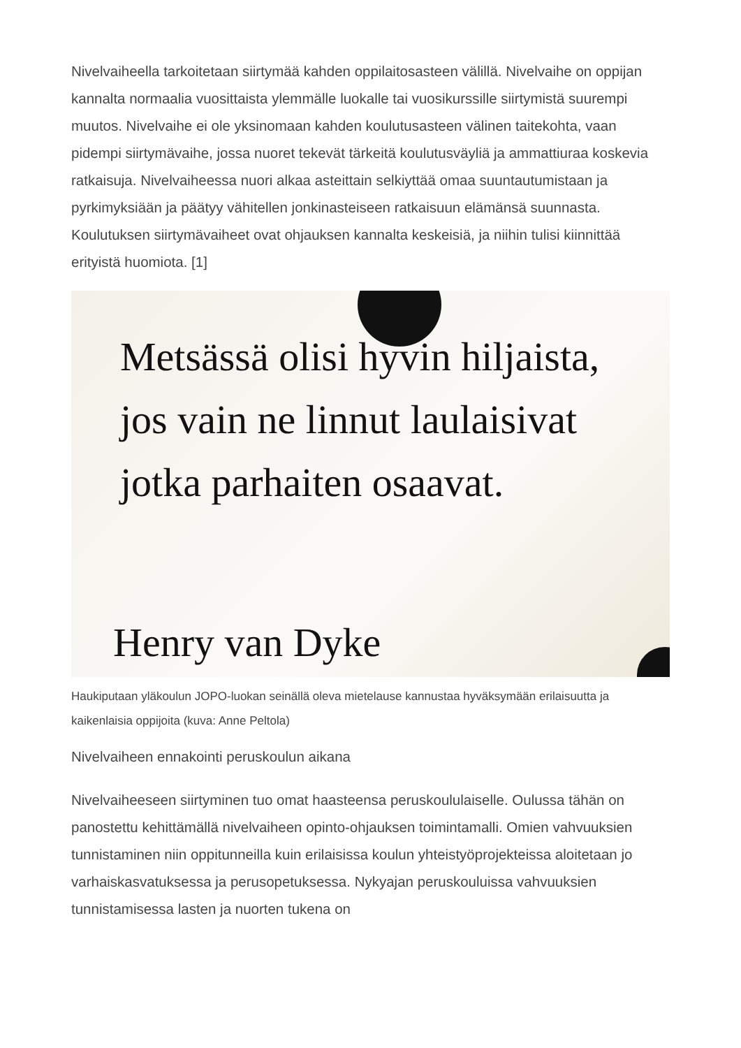Nivelvaiheella tarkoitetaan siirtymää kahden oppilaitosasteen välillä. Nivelvaihe on oppijan kannalta normaalia vuosittaista ylemmälle luokalle tai vuosikurssille siirtymistä suurempi muutos. Nivelvaihe ei ole yksinomaan kahden koulutusasteen välinen taitekohta, vaan pidempi siirtymävaihe, jossa nuoret tekevät tärkeitä koulutusväyliä ja ammattiuraa koskevia ratkaisuja. Nivelvaiheessa nuori alkaa asteittain selkiyttää omaa suuntautumistaan ja pyrkimyksiään ja päätyy vähitellen jonkinasteiseen ratkaisuun elämänsä suunnasta. Koulutuksen siirtymävaiheet ovat ohjauksen kannalta keskeisiä, ja niihin tulisi kiinnittää erityistä huomiota. [1]
Metsässä olisi hyvin hiljaista,
jos vain ne linnut laulaisivat
jotka parhaiten osaavat.
Henry van Dyke
Haukiputaan yläkoulun JOPO-luokan seinällä oleva mietelause kannustaa hyväksymään erilaisuutta ja kaikenlaisia oppijoita (kuva: Anne Peltola)
Nivelvaiheen ennakointi peruskoulun aikana
Nivelvaiheeseen siirtyminen tuo omat haasteensa peruskoululaiselle. Oulussa tähän on panostettu kehittämällä nivelvaiheen opinto-ohjauksen toimintamalli. Omien vahvuuksien tunnistaminen niin oppitunneilla kuin erilaisissa koulun yhteistyöprojekteissa aloitetaan jo varhaiskasvatuksessa ja perusopetuksessa. Nykyajan peruskouluissa vahvuuksien tunnistamisessa lasten ja nuorten tukena on